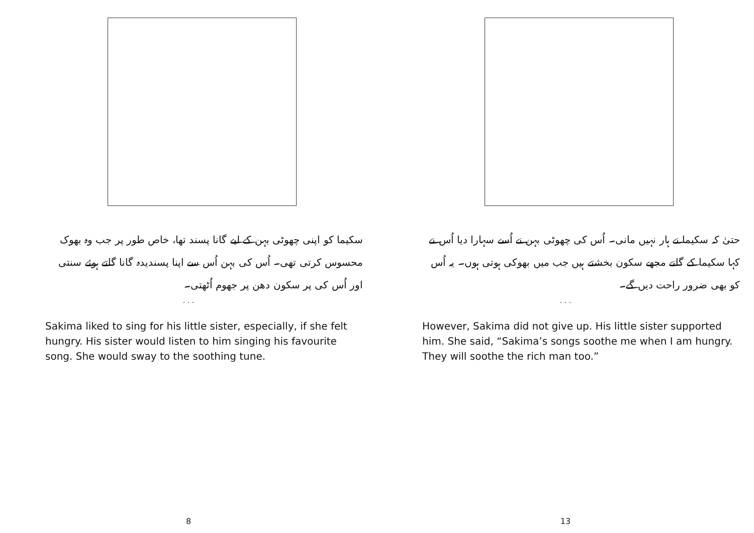سکیما کو اپنی چھوٹی بہن کے لیے گانا پسند تھا، خاص طور پر جب وہ بھوک محسوس کرتی تھی۔ اُس کی بہن اُس سے اپنا پسندیدہ گانا گاتے ہوئے سنتی اور اُس کی پر سکون دھن پر جھوم اُٹھتی۔
. . .
Sakima liked to sing for his little sister, especially, if she felt hungry. His sister would listen to him singing his favourite song. She would sway to the soothing tune.
8
حتیٰ کہ سکیما نے ہار نہیں مانی۔ اُس کی چھوٹی بہن نے اُسے سہارا دیا اُس نے کہا سکیما کے گانے مجھے سکون بخشتے ہیں جب میں بھوکی ہوتی ہوں۔ یہ اُس کو بھی ضرور راحت دیں گے۔
. . .
However, Sakima did not give up. His little sister supported him. She said, “Sakima’s songs soothe me when I am hungry. They will soothe the rich man too.”
13